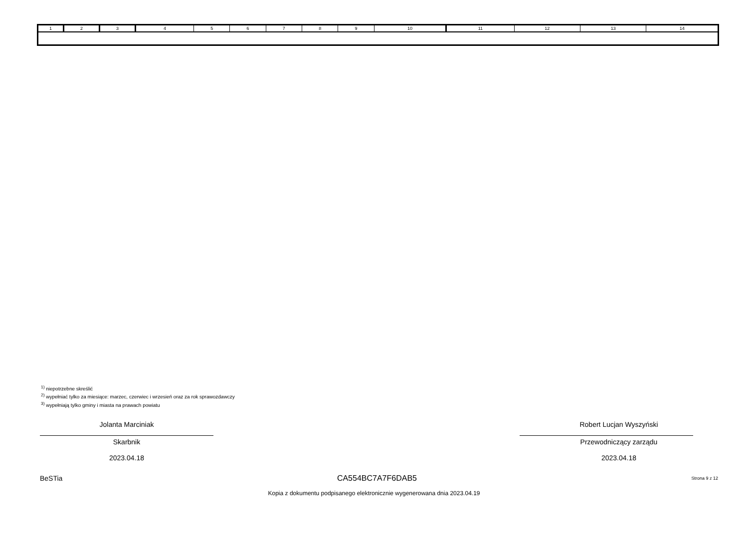| 1 | 2 | 3 | 4 | 5 | 6 | 7 | 8 | 9 | 10 | 11 | 12 | 13 | 14 |
<sup>1)</sup> niepotrzebne skreślić
<sup>2)</sup> wypełniać tylko za miesiące: marzec, czerwiec i wrzesień oraz za rok sprawozdawczy
<sup>3)</sup> wypełniają tylko gminy i miasta na prawach powiatu
Jolanta Marciniak
Skarbnik
2023.04.18
Robert Lucjan Wyszyński
Przewodniczący zarządu
2023.04.18
BeSTia CA554BC7A7F6DAB5 Strona 9 z 12
Kopia z dokumentu podpisanego elektronicznie wygenerowana dnia 2023.04.19